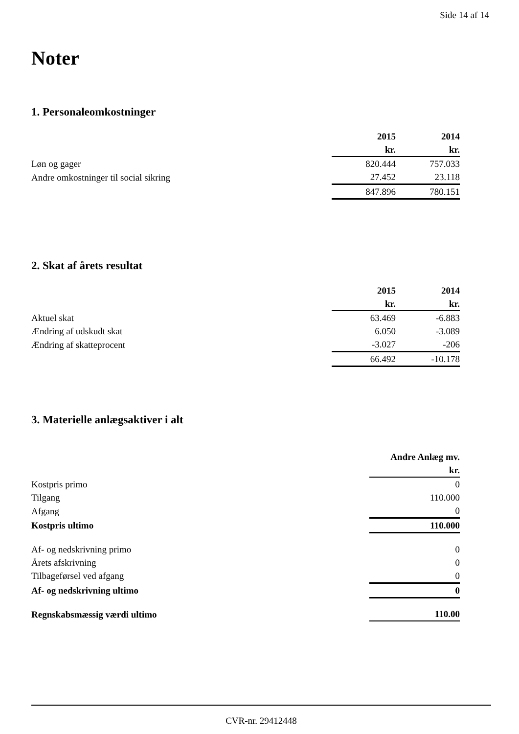Side 14 af 14
Noter
1. Personaleomkostninger
| | 2015 | 2014 |
| --- | --- | --- |
| | kr. | kr. |
| Løn og gager | 820.444 | 757.033 |
| Andre omkostninger til social sikring | 27.452 | 23.118 |
| | 847.896 | 780.151 |
2. Skat af årets resultat
| | 2015 | 2014 |
| --- | --- | --- |
| | kr. | kr. |
| Aktuel skat | 63.469 | -6.883 |
| Ændring af udskudt skat | 6.050 | -3.089 |
| Ændring af skatteprocent | -3.027 | -206 |
| | 66.492 | -10.178 |
3. Materielle anlægsaktiver i alt
| | Andre Anlæg mv. |
| --- | --- |
| | kr. |
| Kostpris primo | 0 |
| Tilgang | 110.000 |
| Afgang | 0 |
| Kostpris ultimo | 110.000 |
| Af- og nedskrivning primo | 0 |
| Årets afskrivning | 0 |
| Tilbageførsel ved afgang | 0 |
| Af- og nedskrivning ultimo | 0 |
| Regnskabsmæssig værdi ultimo | 110.00 |
CVR-nr. 29412448